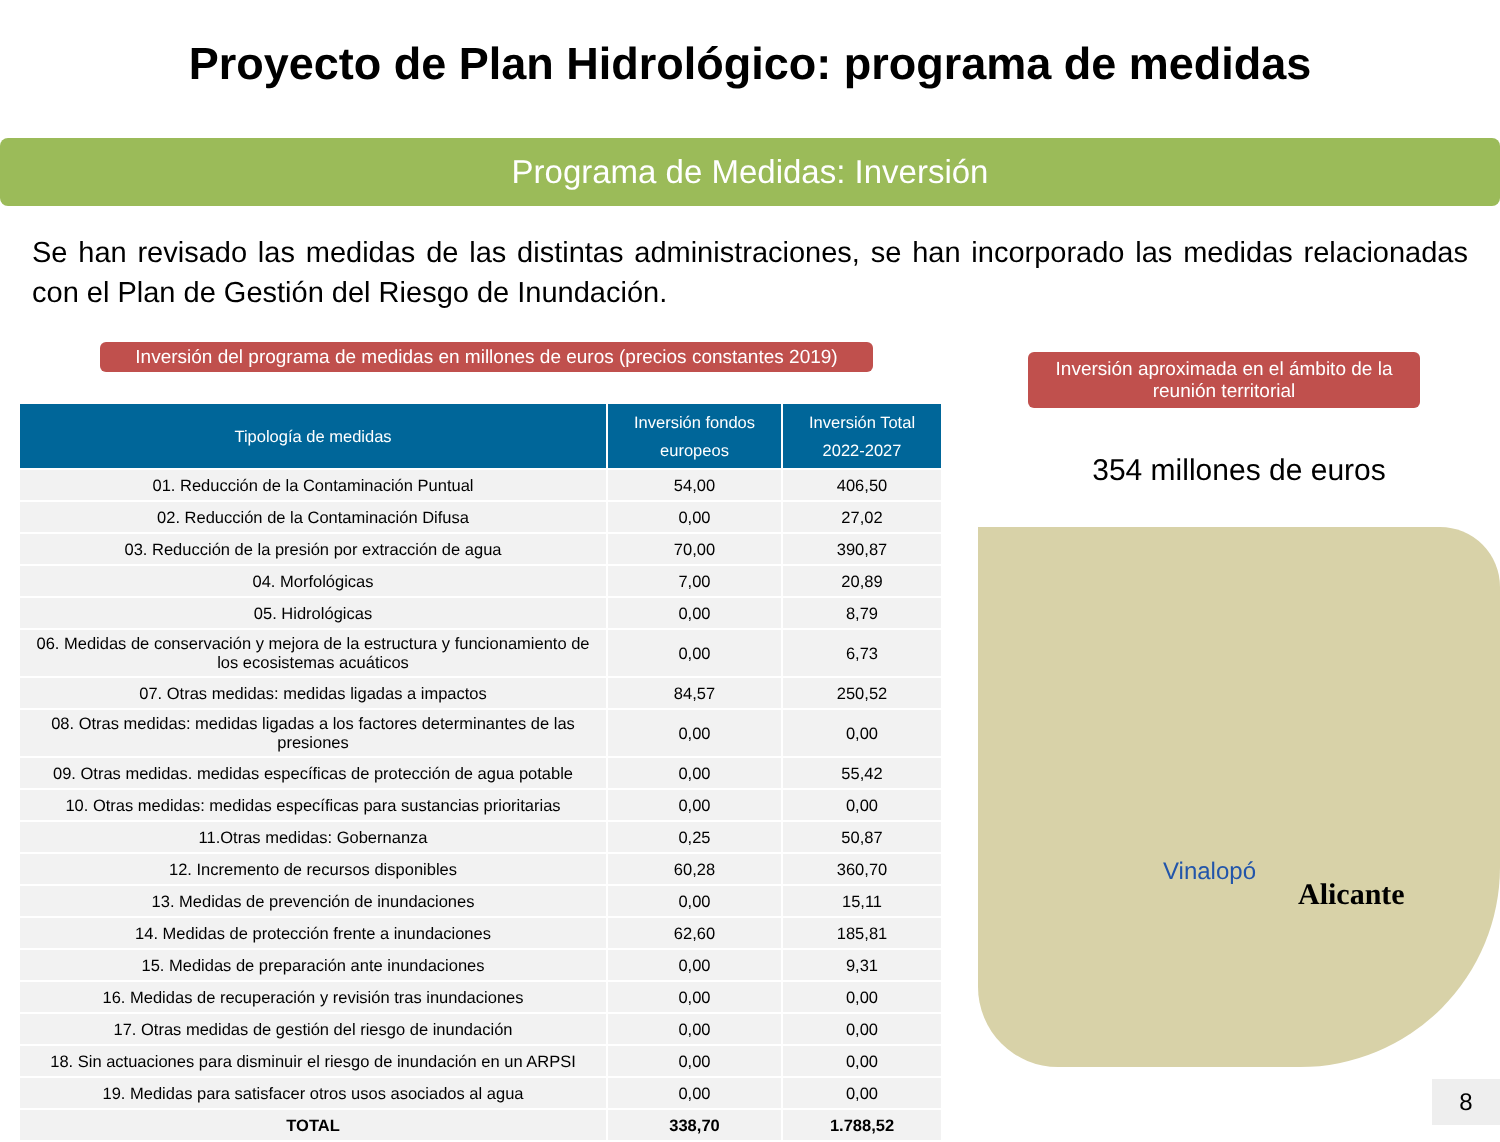Proyecto de Plan Hidrológico: programa de medidas
Programa de Medidas: Inversión
Se han revisado las medidas de las distintas administraciones, se han incorporado las medidas relacionadas con el Plan de Gestión del Riesgo de Inundación.
Inversión del programa de medidas en millones de euros (precios constantes 2019)
| Tipología de medidas | Inversión fondos europeos | Inversión Total 2022-2027 |
| --- | --- | --- |
| 01. Reducción de la Contaminación Puntual | 54,00 | 406,50 |
| 02. Reducción de la Contaminación Difusa | 0,00 | 27,02 |
| 03. Reducción de la presión por extracción de agua | 70,00 | 390,87 |
| 04. Morfológicas | 7,00 | 20,89 |
| 05. Hidrológicas | 0,00 | 8,79 |
| 06. Medidas de conservación y mejora de la estructura y funcionamiento de los ecosistemas acuáticos | 0,00 | 6,73 |
| 07. Otras medidas: medidas ligadas a impactos | 84,57 | 250,52 |
| 08. Otras medidas: medidas ligadas a los factores determinantes de las presiones | 0,00 | 0,00 |
| 09. Otras medidas. medidas específicas de protección de agua potable | 0,00 | 55,42 |
| 10. Otras medidas: medidas específicas para sustancias prioritarias | 0,00 | 0,00 |
| 11.Otras medidas: Gobernanza | 0,25 | 50,87 |
| 12. Incremento de recursos disponibles | 60,28 | 360,70 |
| 13. Medidas de prevención de inundaciones | 0,00 | 15,11 |
| 14. Medidas de protección frente a inundaciones | 62,60 | 185,81 |
| 15. Medidas de preparación ante inundaciones | 0,00 | 9,31 |
| 16. Medidas de recuperación y revisión tras inundaciones | 0,00 | 0,00 |
| 17. Otras medidas de gestión del riesgo de inundación | 0,00 | 0,00 |
| 18. Sin actuaciones para disminuir el riesgo de inundación en un ARPSI | 0,00 | 0,00 |
| 19. Medidas para satisfacer otros usos asociados al agua | 0,00 | 0,00 |
| TOTAL | 338,70 | 1.788,52 |
Inversión aproximada en el ámbito de la reunión territorial
354 millones de euros
Vinalopó
Alicante
8